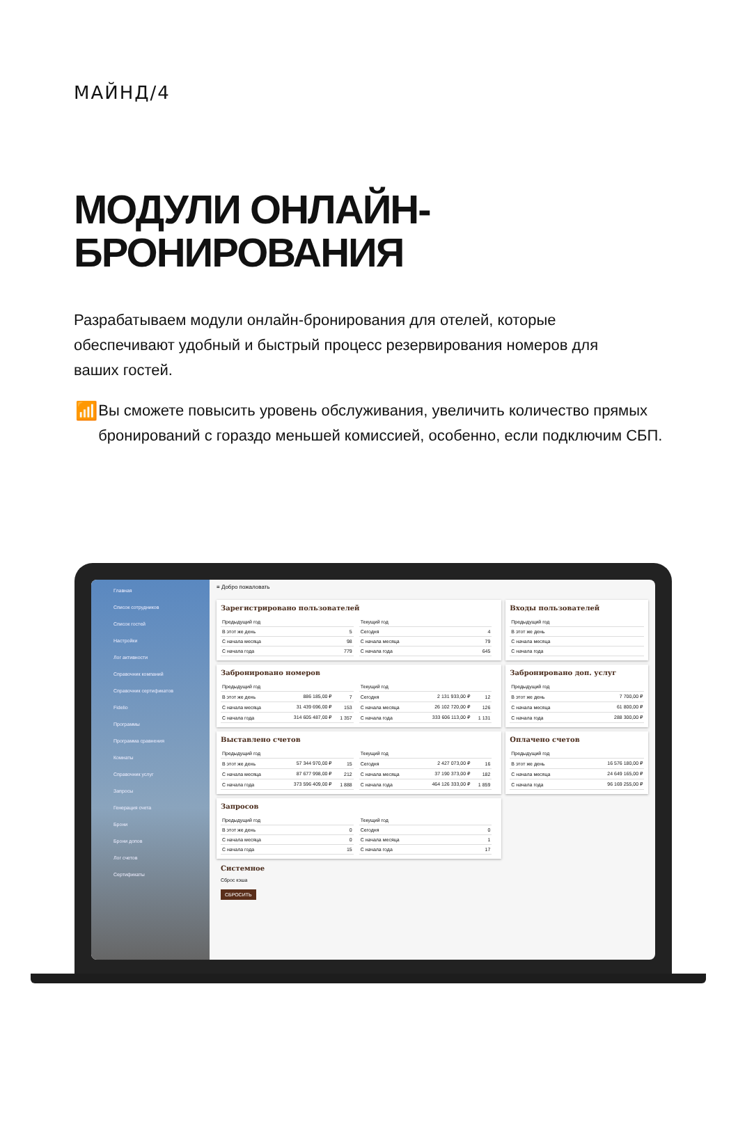МАЙНД/4
МОДУЛИ ОНЛАЙН-
БРОНИРОВАНИЯ
Разрабатываем модули онлайн-бронирования для отелей, которые обеспечивают удобный и быстрый процесс резервирования номеров для ваших гостей.
📶
Вы сможете повысить уровень обслуживания, увеличить количество прямых бронирований с гораздо меньшей комиссией, особенно, если подключим СБП.
Главная
Список сотрудников
Список гостей
Настройки
Лог активности
Справочник компаний
Справочник сертификатов
Fidelio
Программы
Программа сравнения
Комнаты
Справочник услуг
Запросы
Генерация счета
Брони
Брони допов
Лог счетов
Сертификаты
≡ Добро пожаловать
Зарегистрировано пользователей
| Предыдущий год | |
| --- | --- |
| В этот же день | 5 |
| С начала месяца | 98 |
| С начала года | 779 |
| Текущий год | |
| --- | --- |
| Сегодня | 4 |
| С начала месяца | 79 |
| С начала года | 645 |
Входы пользователей
| Предыдущий год |
| --- |
| В этот же день |
| С начала месяца |
| С начала года |
Забронировано номеров
| Предыдущий год | | |
| --- | --- | --- |
| В этот же день | 886 185,00 ₽ | 7 |
| С начала месяца | 31 439 696,00 ₽ | 153 |
| С начала года | 314 605 487,00 ₽ | 1 357 |
| Текущий год | | |
| --- | --- | --- |
| Сегодня | 2 131 933,00 ₽ | 12 |
| С начала месяца | 26 102 720,00 ₽ | 126 |
| С начала года | 333 606 113,00 ₽ | 1 131 |
Забронировано доп. услуг
| Предыдущий год | |
| --- | --- |
| В этот же день | 7 700,00 ₽ |
| С начала месяца | 61 800,00 ₽ |
| С начала года | 288 300,00 ₽ |
Выставлено счетов
| Предыдущий год | | |
| --- | --- | --- |
| В этот же день | 57 344 970,00 ₽ | 15 |
| С начала месяца | 87 677 998,00 ₽ | 212 |
| С начала года | 373 596 409,00 ₽ | 1 888 |
| Текущий год | | |
| --- | --- | --- |
| Сегодня | 2 427 073,00 ₽ | 16 |
| С начала месяца | 37 190 373,00 ₽ | 182 |
| С начала года | 464 126 333,00 ₽ | 1 859 |
Оплачено счетов
| Предыдущий год | |
| --- | --- |
| В этот же день | 16 576 180,00 ₽ |
| С начала месяца | 24 649 165,00 ₽ |
| С начала года | 96 169 255,00 ₽ |
Запросов
| Предыдущий год | |
| --- | --- |
| В этот же день | 0 |
| С начала месяца | 0 |
| С начала года | 15 |
| Текущий год | |
| --- | --- |
| Сегодня | 0 |
| С начала месяца | 1 |
| С начала года | 17 |
Системное
Сброс кэша
СБРОСИТЬ